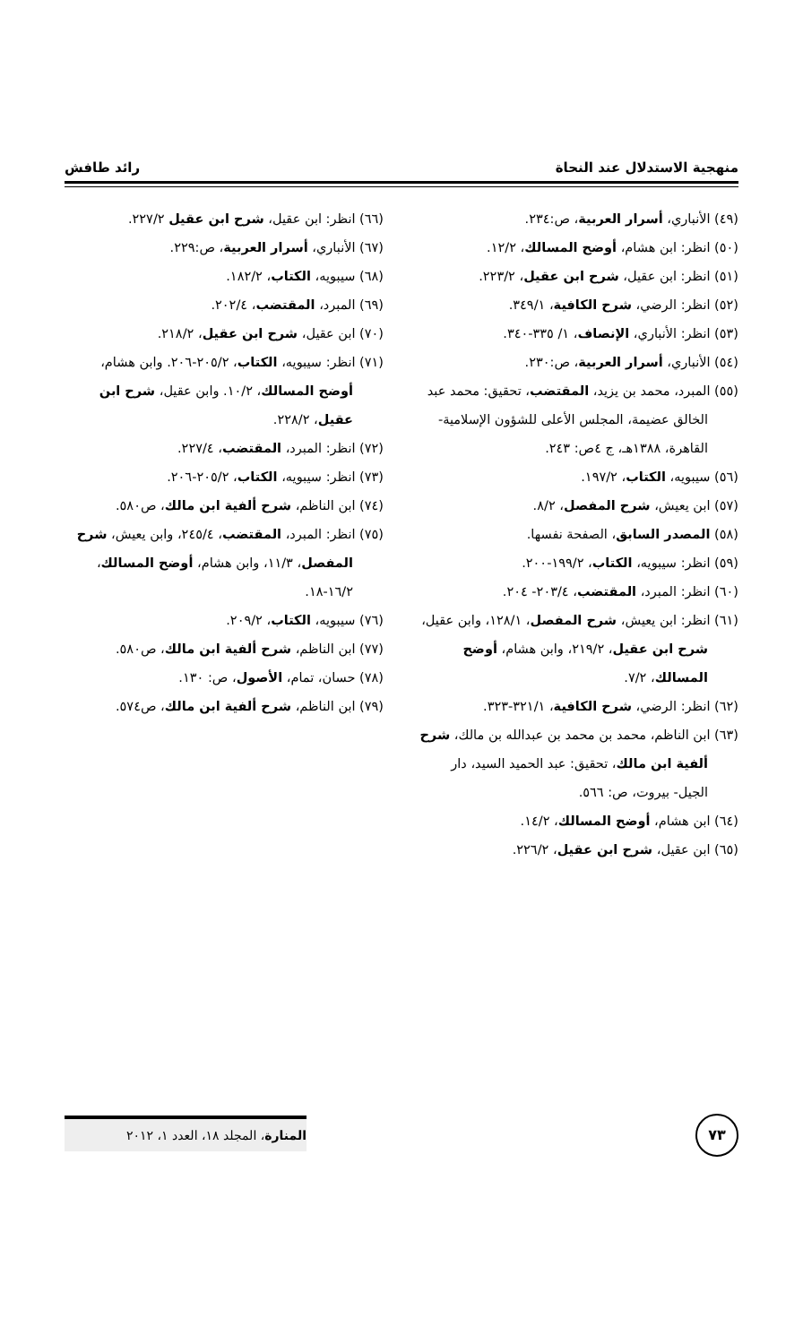منهجية الاستدلال عند النحاة رائد طافش
(٤٩) الأنباري، أسرار العربية، ص:٢٣٤.
(٥٠) انظر: ابن هشام، أوضح المسالك، ١٢/٢.
(٥١) انظر: ابن عقيل، شرح ابن عقيل، ٢٢٣/٢.
(٥٢) انظر: الرضي، شرح الكافية، ٣٤٩/١.
(٥٣) انظر: الأنباري، الإنصاف، ١/ ٣٣٥-٣٤٠.
(٥٤) الأنباري، أسرار العربية، ص:٢٣٠.
(٥٥) المبرد، محمد بن يزيد، المقتضب، تحقيق: محمد عبد الخالق عضيمة، المجلس الأعلى للشؤون الإسلامية- القاهرة، ١٣٨٨هـ، ج ٤ص: ٢٤٣.
(٥٦) سيبويه، الكتاب، ١٩٧/٢.
(٥٧) ابن يعيش، شرح المفصل، ٨/٢.
(٥٨) المصدر السابق، الصفحة نفسها.
(٥٩) انظر: سيبويه، الكتاب، ١٩٩/٢-٢٠٠.
(٦٠) انظر: المبرد، المقتضب، ٢٠٣/٤- ٢٠٤.
(٦١) انظر: ابن يعيش، شرح المفصل، ١٢٨/١، وابن عقيل، شرح ابن عقيل، ٢١٩/٢، وابن هشام، أوضح المسالك، ٧/٢.
(٦٢) انظر: الرضي، شرح الكافية، ٣٢١/١-٣٢٣.
(٦٣) ابن الناظم، محمد بن محمد بن عبدالله بن مالك، شرح ألفية ابن مالك، تحقيق: عبد الحميد السيد، دار الجيل- بيروت، ص: ٥٦٦.
(٦٤) ابن هشام، أوضح المسالك، ١٤/٢.
(٦٥) ابن عقيل، شرح ابن عقيل، ٢٢٦/٢.
(٦٦) انظر: ابن عقيل، شرح ابن عقيل ٢٢٧/٢.
(٦٧) الأنباري، أسرار العربية، ص:٢٢٩.
(٦٨) سيبويه، الكتاب، ١٨٢/٢.
(٦٩) المبرد، المقتضب، ٢٠٢/٤.
(٧٠) ابن عقيل، شرح ابن عقيل، ٢١٨/٢.
(٧١) انظر: سيبويه، الكتاب، ٢٠٥/٢-٢٠٦. وابن هشام، أوضح المسالك، ١٠/٢. وابن عقيل، شرح ابن عقيل، ٢٢٨/٢.
(٧٢) انظر: المبرد، المقتضب، ٢٢٧/٤.
(٧٣) انظر: سيبويه، الكتاب، ٢٠٥/٢-٢٠٦.
(٧٤) ابن الناظم، شرح ألفية ابن مالك، ص٥٨٠.
(٧٥) انظر: المبرد، المقتضب، ٢٤٥/٤، وابن يعيش، شرح المفصل، ١١/٣، وابن هشام، أوضح المسالك، ١٦/٢-١٨.
(٧٦) سيبويه، الكتاب، ٢٠٩/٢.
(٧٧) ابن الناظم، شرح ألفية ابن مالك، ص٥٨٠.
(٧٨) حسان، تمام، الأصول، ص: ١٣٠.
(٧٩) ابن الناظم، شرح ألفية ابن مالك، ص٥٧٤.
٧٣
المنارة، المجلد ١٨، العدد ١، ٢٠١٢